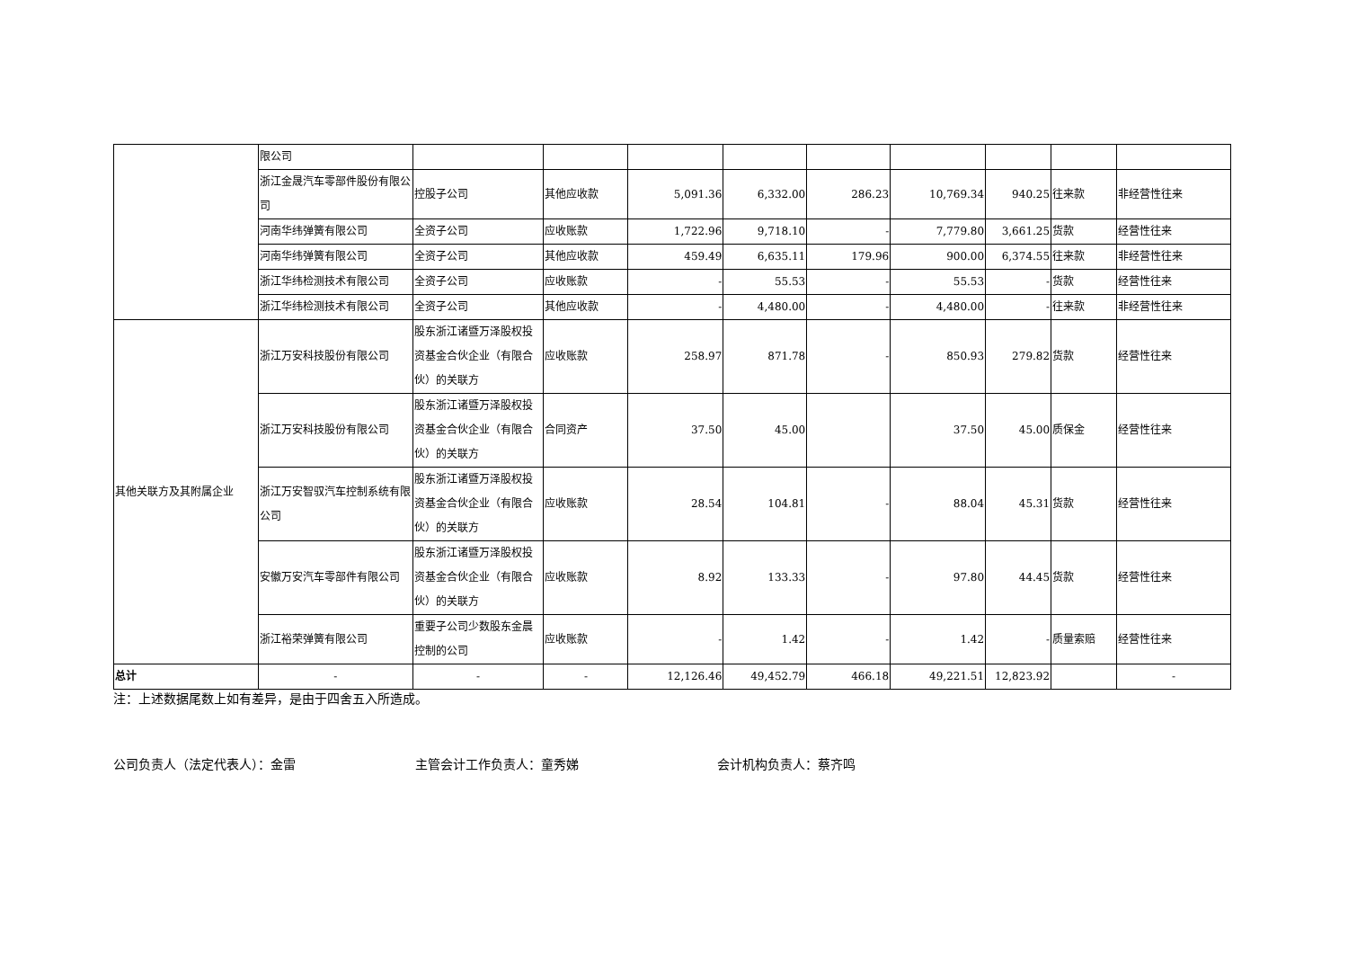| | 限公司 | | | | | | | | | |
| | 浙江金晟汽车零部件股份有限公司 | 控股子公司 | 其他应收款 | 5,091.36 | 6,332.00 | 286.23 | 10,769.34 | 940.25 | 往来款 | 非经营性往来 |
| | 河南华纬弹簧有限公司 | 全资子公司 | 应收账款 | 1,722.96 | 9,718.10 | - | 7,779.80 | 3,661.25 | 货款 | 经营性往来 |
| | 河南华纬弹簧有限公司 | 全资子公司 | 其他应收款 | 459.49 | 6,635.11 | 179.96 | 900.00 | 6,374.55 | 往来款 | 非经营性往来 |
| | 浙江华纬检测技术有限公司 | 全资子公司 | 应收账款 | - | 55.53 | - | 55.53 | - | 货款 | 经营性往来 |
| | 浙江华纬检测技术有限公司 | 全资子公司 | 其他应收款 | - | 4,480.00 | - | 4,480.00 | - | 往来款 | 非经营性往来 |
| 其他关联方及其附属企业 | 浙江万安科技股份有限公司 | 股东浙江诸暨万泽股权投资基金合伙企业（有限合伙）的关联方 | 应收账款 | 258.97 | 871.78 | - | 850.93 | 279.82 | 货款 | 经营性往来 |
| | 浙江万安科技股份有限公司 | 股东浙江诸暨万泽股权投资基金合伙企业（有限合伙）的关联方 | 合同资产 | 37.50 | 45.00 | | 37.50 | 45.00 | 质保金 | 经营性往来 |
| | 浙江万安智驭汽车控制系统有限公司 | 股东浙江诸暨万泽股权投资基金合伙企业（有限合伙）的关联方 | 应收账款 | 28.54 | 104.81 | - | 88.04 | 45.31 | 货款 | 经营性往来 |
| | 安徽万安汽车零部件有限公司 | 股东浙江诸暨万泽股权投资基金合伙企业（有限合伙）的关联方 | 应收账款 | 8.92 | 133.33 | - | 97.80 | 44.45 | 货款 | 经营性往来 |
| | 浙江裕荣弹簧有限公司 | 重要子公司少数股东金晨控制的公司 | 应收账款 | - | 1.42 | - | 1.42 | - | 质量索赔 | 经营性往来 |
| 总计 | - | - | - | 12,126.46 | 49,452.79 | 466.18 | 49,221.51 | 12,823.92 | | - |
注：上述数据尾数上如有差异，是由于四舍五入所造成。
公司负责人（法定代表人）：金雷 主管会计工作负责人：童秀娣 会计机构负责人：蔡齐鸣